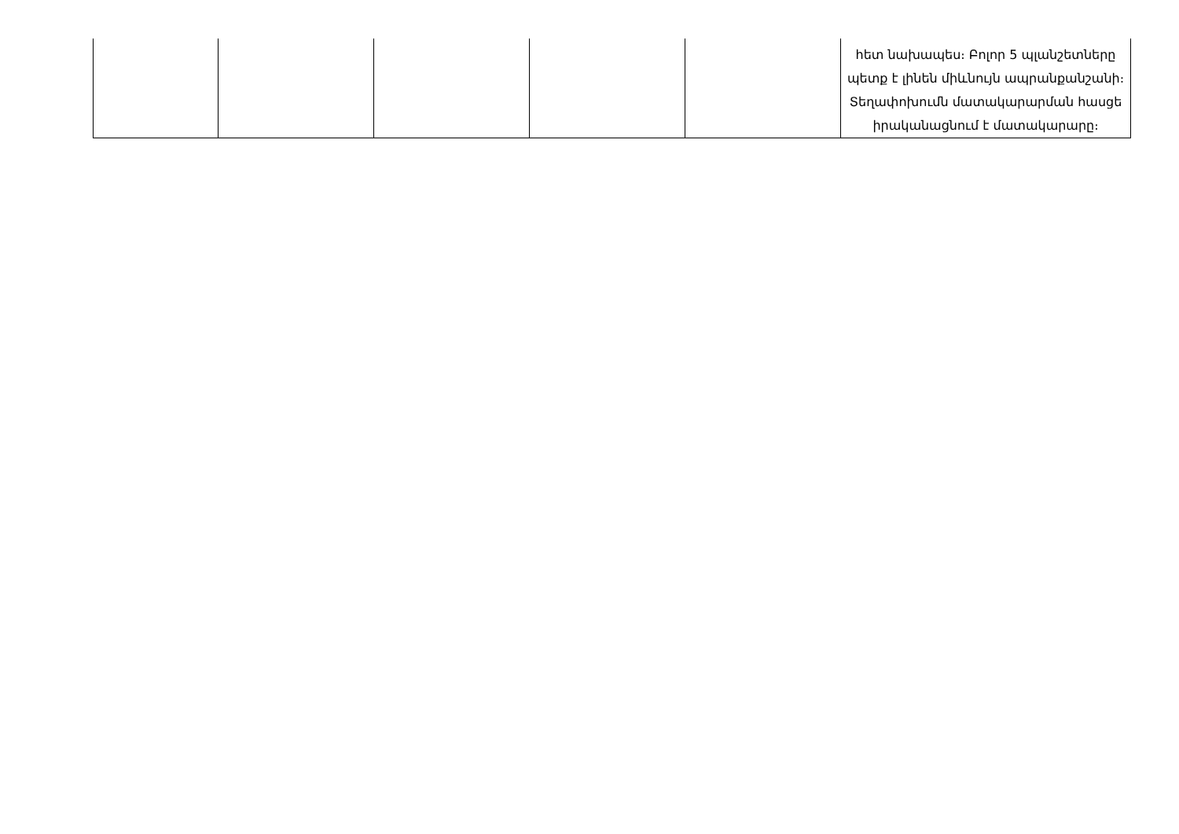| | | | | | հետ նախապես։ Բոլոր 5 պլանշետները պետք է լինեն միևնույն ապրանքանշանի։ Տեղափոխումն մատակարարման հասցե իրականացնում է մատակարարը։ |